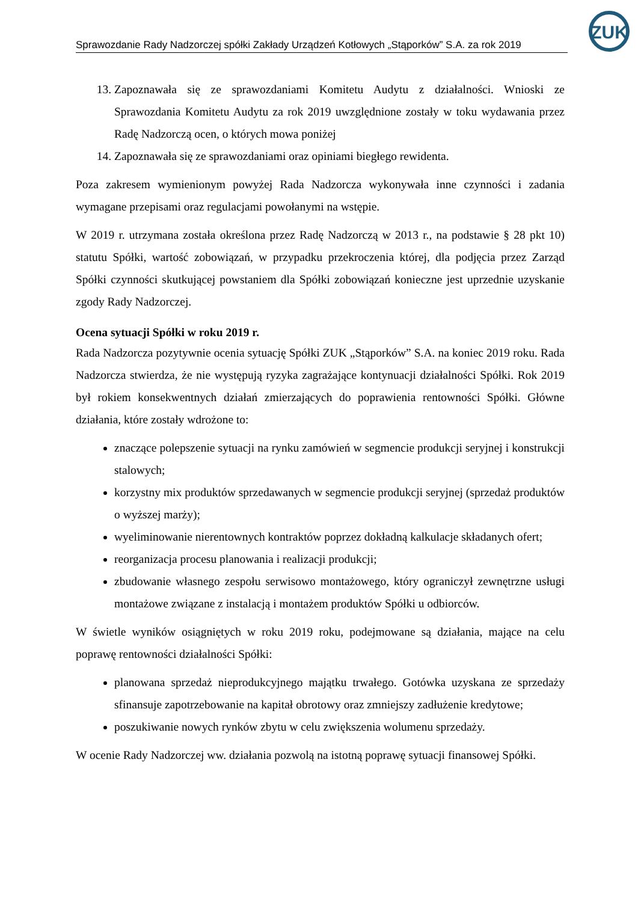ZUK
Sprawozdanie Rady Nadzorczej spółki Zakłady Urządzeń Kotłowych „Stąporków” S.A. za rok 2019
13. Zapoznawała się ze sprawozdaniami Komitetu Audytu z działalności. Wnioski ze Sprawozdania Komitetu Audytu za rok 2019 uwzględnione zostały w toku wydawania przez Radę Nadzorczą ocen, o których mowa poniżej
14. Zapoznawała się ze sprawozdaniami oraz opiniami biegłego rewidenta.
Poza zakresem wymienionym powyżej Rada Nadzorcza wykonywała inne czynności i zadania wymagane przepisami oraz regulacjami powołanymi na wstępie.
W 2019 r. utrzymana została określona przez Radę Nadzorczą w 2013 r., na podstawie § 28 pkt 10) statutu Spółki, wartość zobowiązań, w przypadku przekroczenia której, dla podjęcia przez Zarząd Spółki czynności skutkującej powstaniem dla Spółki zobowiązań konieczne jest uprzednie uzyskanie zgody Rady Nadzorczej.
Ocena sytuacji Spółki w roku 2019 r.
Rada Nadzorcza pozytywnie ocenia sytuację Spółki ZUK „Stąporków” S.A. na koniec 2019 roku. Rada Nadzorcza stwierdza, że nie występują ryzyka zagrażające kontynuacji działalności Spółki. Rok 2019 był rokiem konsekwentnych działań zmierzających do poprawienia rentowności Spółki. Główne działania, które zostały wdrożone to:
znaczące polepszenie sytuacji na rynku zamówień w segmencie produkcji seryjnej i konstrukcji stalowych;
korzystny mix produktów sprzedawanych w segmencie produkcji seryjnej (sprzedaż produktów o wyższej marży);
wyeliminowanie nierentownych kontraktów poprzez dokładną kalkulacje składanych ofert;
reorganizacja procesu planowania i realizacji produkcji;
zbudowanie własnego zespołu serwisowo montażowego, który ograniczył zewnętrzne usługi montażowe związane z instalacją i montażem produktów Spółki u odbiorców.
W świetle wyników osiągniętych w roku 2019 roku, podejmowane są działania, mające na celu poprawę rentowności działalności Spółki:
planowana sprzedaż nieprodukcyjnego majątku trwałego. Gotówka uzyskana ze sprzedaży sfinansuje zapotrzebowanie na kapitał obrotowy oraz zmniejszy zadłużenie kredytowe;
poszukiwanie nowych rynków zbytu w celu zwiększenia wolumenu sprzedaży.
W ocenie Rady Nadzorczej ww. działania pozwolą na istotną poprawę sytuacji finansowej Spółki.